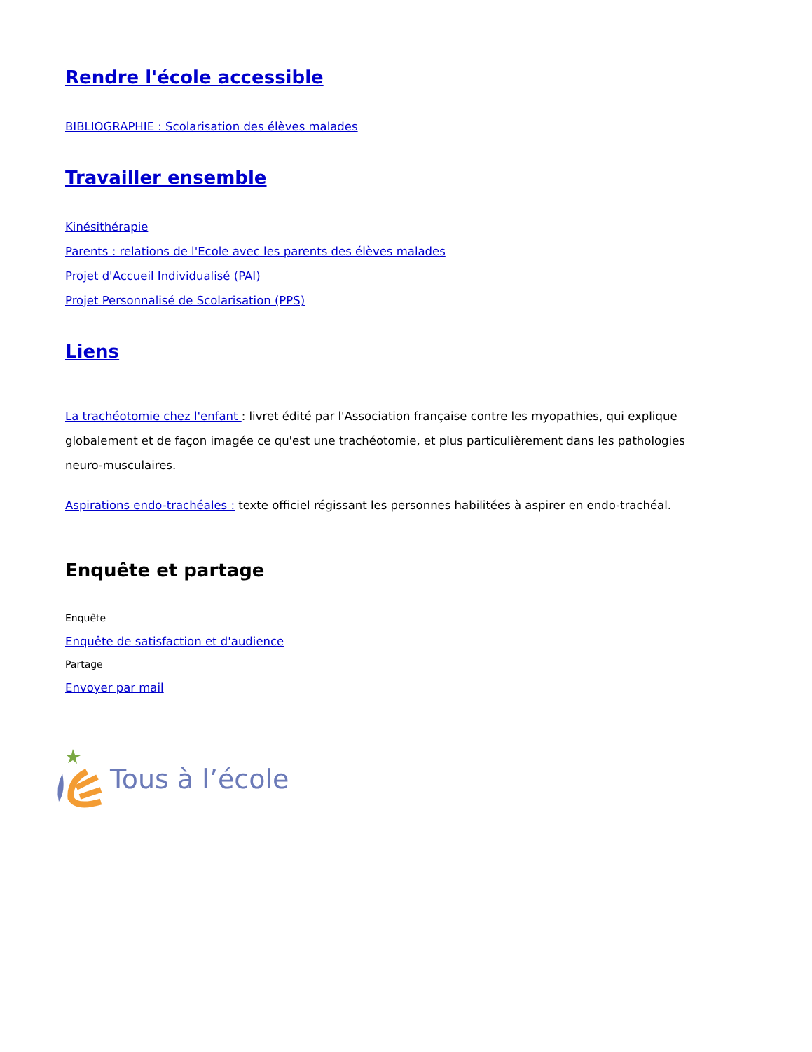Rendre l'école accessible
BIBLIOGRAPHIE : Scolarisation des élèves malades
Travailler ensemble
Kinésithérapie
Parents : relations de l'Ecole avec les parents des élèves malades
Projet d'Accueil Individualisé (PAI)
Projet Personnalisé de Scolarisation (PPS)
Liens
La trachéotomie chez l'enfant : livret édité par l'Association française contre les myopathies, qui explique globalement et de façon imagée ce qu'est une trachéotomie, et plus particulièrement dans les pathologies neuro-musculaires.
Aspirations endo-trachéales : texte officiel régissant les personnes habilitées à aspirer en endo-trachéal.
Enquête et partage
Enquête
Enquête de satisfaction et d'audience
Partage
Envoyer par mail
Tous à l’école